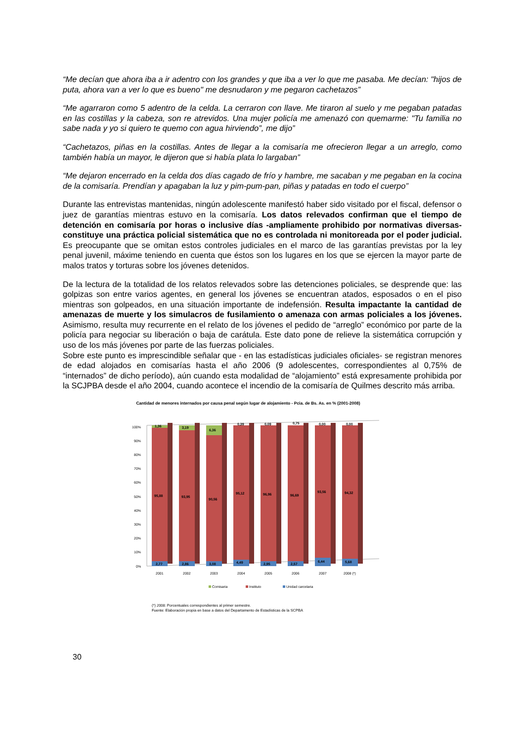“Me decían que ahora iba a ir adentro con los grandes y que iba a ver lo que me pasaba. Me decían: "hijos de puta, ahora van a ver lo que es bueno" me desnudaron y me pegaron cachetazos”
“Me agarraron como 5 adentro de la celda. La cerraron con llave. Me tiraron al suelo y me pegaban patadas en las costillas y la cabeza, son re atrevidos. Una mujer policía me amenazó con quemarme: "Tu familia no sabe nada y yo si quiero te quemo con agua hirviendo”, me dijo”
“Cachetazos, piñas en la costillas. Antes de llegar a la comisaría me ofrecieron llegar a un arreglo, como también había un mayor, le dijeron que si había plata lo largaban”
“Me dejaron encerrado en la celda dos días cagado de frío y hambre, me sacaban y me pegaban en la cocina de la comisaría. Prendían y apagaban la luz y pim-pum-pan, piñas y patadas en todo el cuerpo”
Durante las entrevistas mantenidas, ningún adolescente manifestó haber sido visitado por el fiscal, defensor o juez de garantías mientras estuvo en la comisaría. Los datos relevados confirman que el tiempo de detención en comisaría por horas o inclusive días -ampliamente prohibido por normativas diversas- constituye una práctica policial sistemática que no es controlada ni monitoreada por el poder judicial. Es preocupante que se omitan estos controles judiciales en el marco de las garantías previstas por la ley penal juvenil, máxime teniendo en cuenta que éstos son los lugares en los que se ejercen la mayor parte de malos tratos y torturas sobre los jóvenes detenidos.
De la lectura de la totalidad de los relatos relevados sobre las detenciones policiales, se desprende que: las golpizas son entre varios agentes, en general los jóvenes se encuentran atados, esposados o en el piso mientras son golpeados, en una situación importante de indefensión. Resulta impactante la cantidad de amenazas de muerte y los simulacros de fusilamiento o amenaza con armas policiales a los jóvenes. Asimismo, resulta muy recurrente en el relato de los jóvenes el pedido de “arreglo” económico por parte de la policía para negociar su liberación o baja de carátula. Este dato pone de relieve la sistemática corrupción y uso de los más jóvenes por parte de las fuerzas policiales.
Sobre este punto es imprescindible señalar que - en las estadísticas judiciales oficiales- se registran menores de edad alojados en comisarías hasta el año 2006 (9 adolescentes, correspondientes al 0,75% de “internados” de dicho período), aún cuando esta modalidad de “alojamiento” está expresamente prohibida por la SCJPBA desde el año 2004, cuando acontece el incendio de la comisaría de Quilmes descrito más arriba.
Cantidad de menores internados por causa penal según lugar de alojamiento - Pcia. de Bs. As. en % (2001-2008)
100%
90%
80%
70%
60%
50%
40%
30%
20%
10%
0%
1,36
95,88
2,77
3,19
93,95
2,86
6,36
90,56
3,08
0,39
95,12
4,49
0,09
96,96
2,95
0,75
96,69
2,57
0,00
93,56
6,44
0,00
94,32
5,68
2001
2002
2003
2004
2005
2006
2007
2008 (*)
Comisaria
Instituto
Unidad carcelaria
(*) 2008: Porcentuales correspondientes al primer semestre.
Fuente: Elaboración propia en base a datos del Departamento de Estadísticas de la SCPBA
30